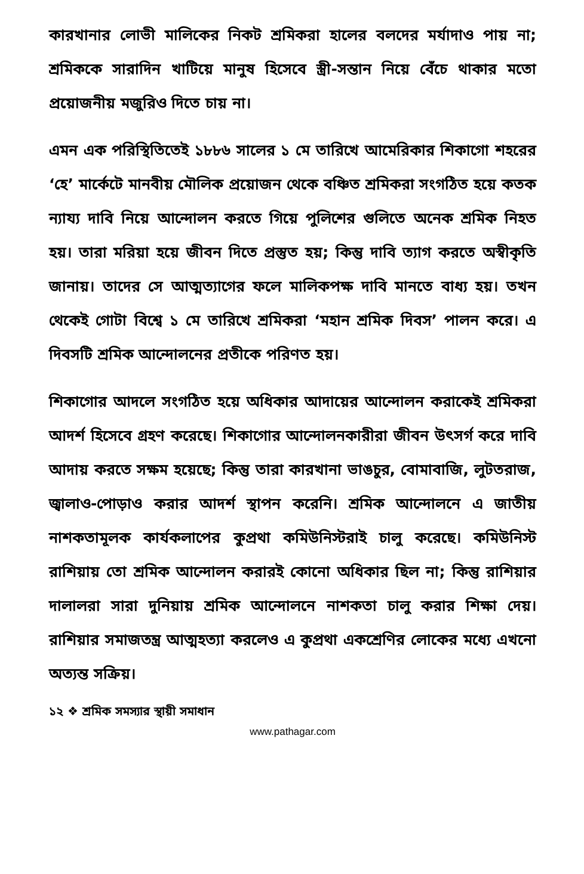কারখানার লোভী মালিকের নিকট শ্রমিকরা হালের বলদের মর্যাদাও পায় না; শ্রমিককে সারাদিন খাটিয়ে মানুষ হিসেবে স্ত্রী-সন্তান নিয়ে বেঁচে থাকার মতো প্রয়োজনীয় মজুরিও দিতে চায় না।
এমন এক পরিস্থিতিতেই ১৮৮৬ সালের ১ মে তারিখে আমেরিকার শিকাগো শহরের ‘হে’ মার্কেটে মানবীয় মৌলিক প্রয়োজন থেকে বঞ্চিত শ্রমিকরা সংগঠিত হয়ে কতক ন্যায্য দাবি নিয়ে আন্দোলন করতে গিয়ে পুলিশের গুলিতে অনেক শ্রমিক নিহত হয়। তারা মরিয়া হয়ে জীবন দিতে প্রস্তুত হয়; কিন্তু দাবি ত্যাগ করতে অস্বীকৃতি জানায়। তাদের সে আত্মত্যাগের ফলে মালিকপক্ষ দাবি মানতে বাধ্য হয়। তখন থেকেই গোটা বিশ্বে ১ মে তারিখে শ্রমিকরা ‘মহান শ্রমিক দিবস’ পালন করে। এ দিবসটি শ্রমিক আন্দোলনের প্রতীকে পরিণত হয়।
শিকাগোর আদলে সংগঠিত হয়ে অধিকার আদায়ের আন্দোলন করাকেই শ্রমিকরা আদর্শ হিসেবে গ্রহণ করেছে। শিকাগোর আন্দোলনকারীরা জীবন উৎসর্গ করে দাবি আদায় করতে সক্ষম হয়েছে; কিন্তু তারা কারখানা ভাঙচুর, বোমাবাজি, লুটতরাজ, জ্বালাও-পোড়াও করার আদর্শ স্থাপন করেনি। শ্রমিক আন্দোলনে এ জাতীয় নাশকতামূলক কার্যকলাপের কুপ্রথা কমিউনিস্টরাই চালু করেছে। কমিউনিস্ট রাশিয়ায় তো শ্রমিক আন্দোলন করারই কোনো অধিকার ছিল না; কিন্তু রাশিয়ার দালালরা সারা দুনিয়ায় শ্রমিক আন্দোলনে নাশকতা চালু করার শিক্ষা দেয়। রাশিয়ার সমাজতন্ত্র আত্মহত্যা করলেও এ কুপ্রথা একশ্রেণির লোকের মধ্যে এখনো অত্যন্ত সক্রিয়।
১২ ❖ শ্রমিক সমস্যার স্থায়ী সমাধান
www.pathagar.com